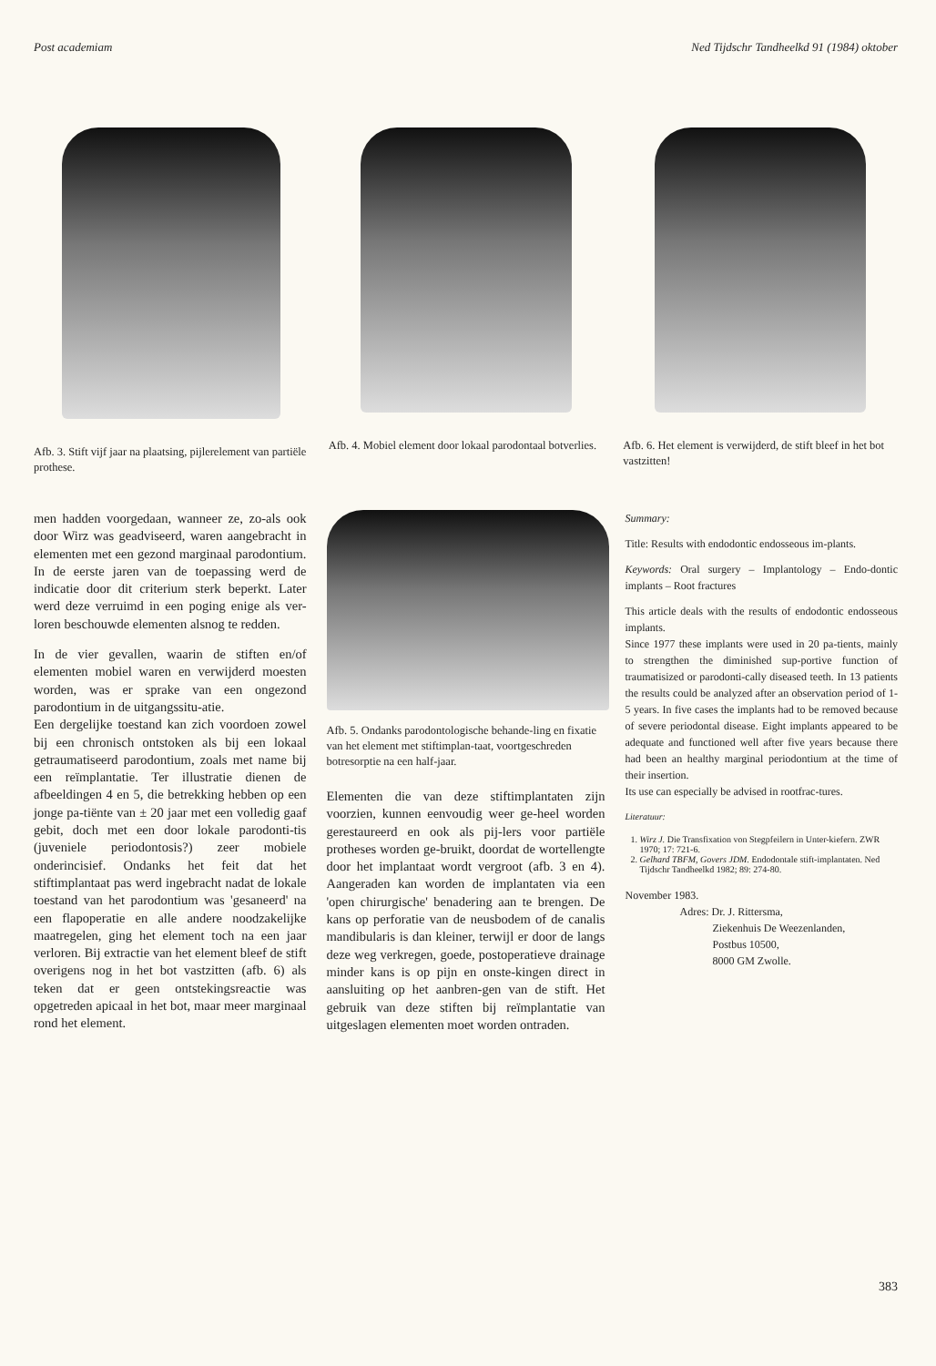Post academiam Ned Tijdschr Tandheelkd 91 (1984) oktober
Afb. 3. Stift vijf jaar na plaatsing, pijlerelement van partiële prothese.
Afb. 4. Mobiel element door lokaal parodontaal botverlies.
Afb. 6. Het element is verwijderd, de stift bleef in het bot vastzitten!
men hadden voorgedaan, wanneer ze, zo-als ook door Wirz was geadviseerd, waren aangebracht in elementen met een gezond marginaal parodontium. In de eerste jaren van de toepassing werd de indicatie door dit criterium sterk beperkt. Later werd deze verruimd in een poging enige als ver-loren beschouwde elementen alsnog te redden.
In de vier gevallen, waarin de stiften en/of elementen mobiel waren en verwijderd moesten worden, was er sprake van een ongezond parodontium in de uitgangssitu-atie.
Een dergelijke toestand kan zich voordoen zowel bij een chronisch ontstoken als bij een lokaal getraumatiseerd parodontium, zoals met name bij een reïmplantatie. Ter illustratie dienen de afbeeldingen 4 en 5, die betrekking hebben op een jonge pa-tiënte van ± 20 jaar met een volledig gaaf gebit, doch met een door lokale parodonti-tis (juveniele periodontosis?) zeer mobiele onderincisief. Ondanks het feit dat het stiftimplantaat pas werd ingebracht nadat de lokale toestand van het parodontium was 'gesaneerd' na een flapoperatie en alle andere noodzakelijke maatregelen, ging het element toch na een jaar verloren. Bij extractie van het element bleef de stift overigens nog in het bot vastzitten (afb. 6) als teken dat er geen ontstekingsreactie was opgetreden apicaal in het bot, maar meer marginaal rond het element.
Afb. 5. Ondanks parodontologische behande-ling en fixatie van het element met stiftimplan-taat, voortgeschreden botresorptie na een half-jaar.
Elementen die van deze stiftimplantaten zijn voorzien, kunnen eenvoudig weer ge-heel worden gerestaureerd en ook als pij-lers voor partiële protheses worden ge-bruikt, doordat de wortellengte door het implantaat wordt vergroot (afb. 3 en 4). Aangeraden kan worden de implantaten via een 'open chirurgische' benadering aan te brengen. De kans op perforatie van de neusbodem of de canalis mandibularis is dan kleiner, terwijl er door de langs deze weg verkregen, goede, postoperatieve drainage minder kans is op pijn en onste-kingen direct in aansluiting op het aanbren-gen van de stift. Het gebruik van deze stiften bij reïmplantatie van uitgeslagen elementen moet worden ontraden.
Summary:
Title: Results with endodontic endosseous im-plants.
Keywords: Oral surgery – Implantology – Endo-dontic implants – Root fractures
This article deals with the results of endodontic endosseous implants.
Since 1977 these implants were used in 20 pa-tients, mainly to strengthen the diminished sup-portive function of traumatisized or parodonti-cally diseased teeth. In 13 patients the results could be analyzed after an observation period of 1-5 years. In five cases the implants had to be removed because of severe periodontal disease. Eight implants appeared to be adequate and functioned well after five years because there had been an healthy marginal periodontium at the time of their insertion.
Its use can especially be advised in rootfrac-tures.
Literatuur:
1. Wirz J. Die Transfixation von Stegpfeilern in Unter-kiefern. ZWR 1970; 17: 721-6.
2. Gelhard TBFM, Govers JDM. Endodontale stift-implantaten. Ned Tijdschr Tandheelkd 1982; 89: 274-80.
November 1983.
Adres: Dr. J. Rittersma,
Ziekenhuis De Weezenlanden,
Postbus 10500,
8000 GM Zwolle.
383